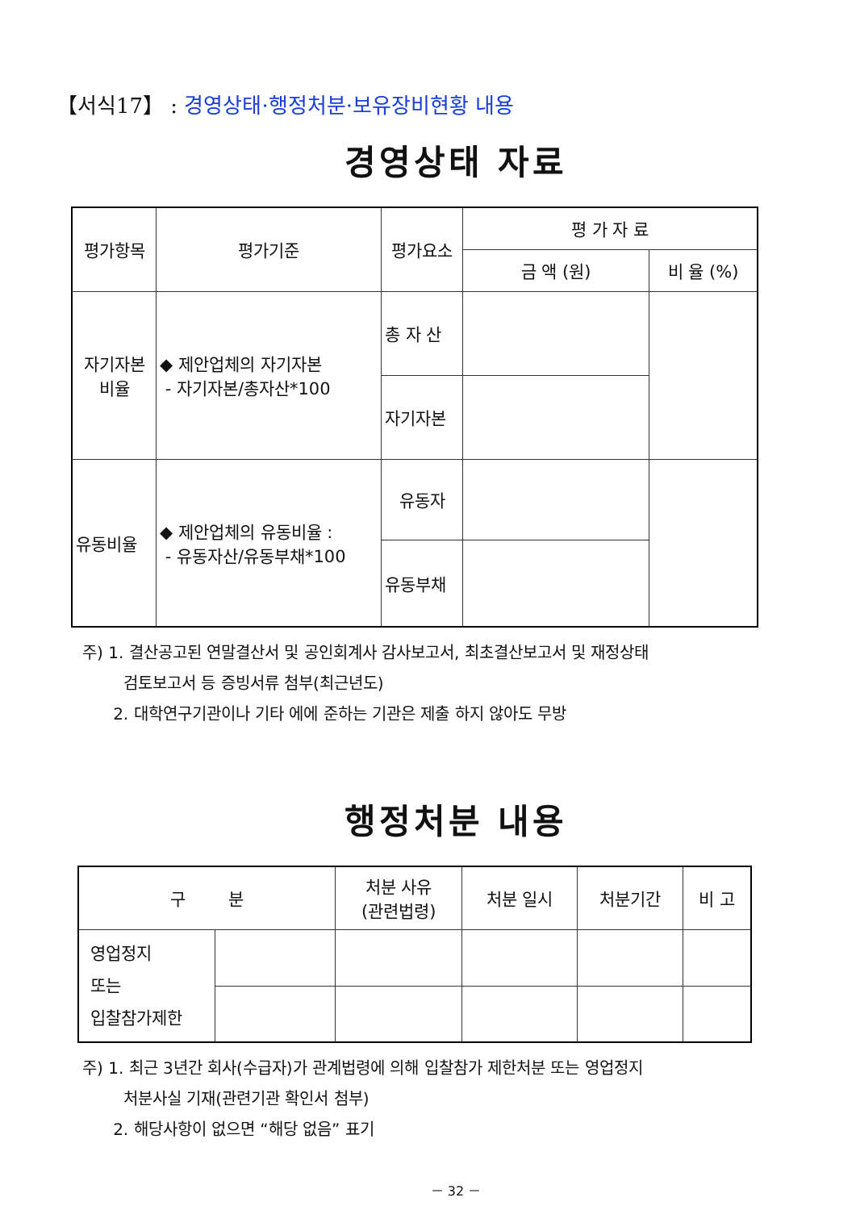【서식17】 : 경영상태·행정처분·보유장비현황 내용
경영상태 자료
| 평가항목 | 평가기준 | 평가요소 | 평 가 자 료 | |
| --- | --- | --- | --- | --- |
| | | | 금 액 (원) | 비 율 (%) |
| 자기자본 비율 | ◆ 제안업체의 자기자본 - 자기자본/총자산*100 | 총 자 산 | | |
| | | 자기자본 | | |
| 유동비율 | ◆ 제안업체의 유동비율 : - 유동자산/유동부채*100 | 유동자 | | |
| | | 유동부채 | | |
주) 1. 결산공고된 연말결산서 및 공인회계사 감사보고서, 최초결산보고서 및 재정상태
검토보고서 등 증빙서류 첨부(최근년도)
2. 대학연구기관이나 기타 에에 준하는 기관은 제출 하지 않아도 무방
행정처분 내용
| 구 분 | | 처분 사유 (관련법령) | 처분 일시 | 처분기간 | 비 고 |
| --- | --- | --- | --- | --- | --- |
| 영업정지 또는 입찰참가제한 | | | | | |
주) 1. 최근 3년간 회사(수급자)가 관계법령에 의해 입찰참가 제한처분 또는 영업정지
처분사실 기재(관련기관 확인서 첨부)
2. 해당사항이 없으면 “해당 없음” 표기
－ 32 －